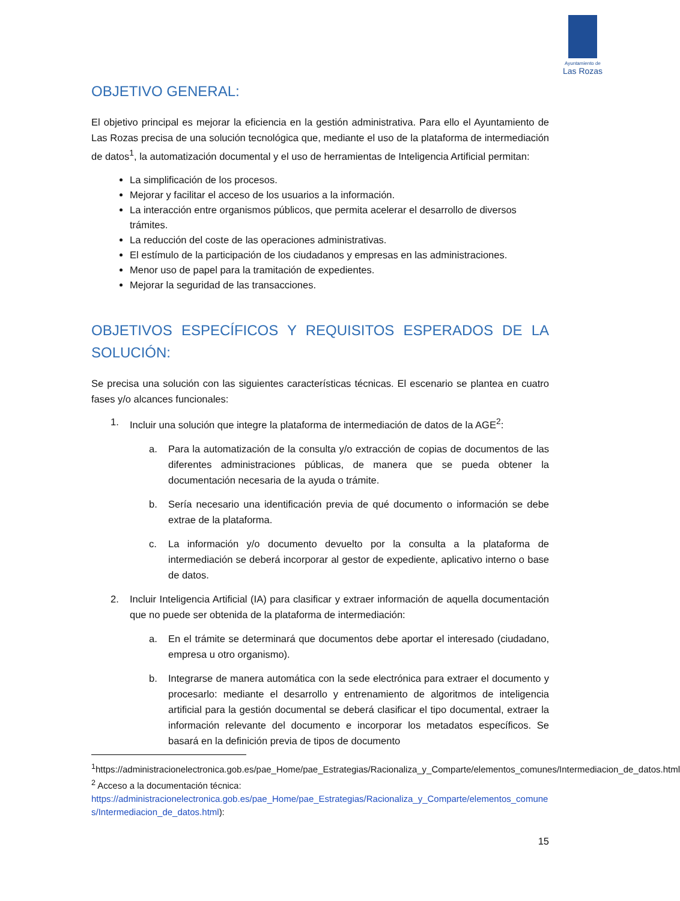Ayuntamiento de
Las Rozas
OBJETIVO GENERAL:
El objetivo principal es mejorar la eficiencia en la gestión administrativa. Para ello el Ayuntamiento de Las Rozas precisa de una solución tecnológica que, mediante el uso de la plataforma de intermediación de datos<sup>1</sup>, la automatización documental y el uso de herramientas de Inteligencia Artificial permitan:
La simplificación de los procesos.
Mejorar y facilitar el acceso de los usuarios a la información.
La interacción entre organismos públicos, que permita acelerar el desarrollo de diversos trámites.
La reducción del coste de las operaciones administrativas.
El estímulo de la participación de los ciudadanos y empresas en las administraciones.
Menor uso de papel para la tramitación de expedientes.
Mejorar la seguridad de las transacciones.
OBJETIVOS ESPECÍFICOS Y REQUISITOS ESPERADOS DE LA SOLUCIÓN:
Se precisa una solución con las siguientes características técnicas. El escenario se plantea en cuatro fases y/o alcances funcionales:
1. Incluir una solución que integre la plataforma de intermediación de datos de la AGE<sup>2</sup>:
a. Para la automatización de la consulta y/o extracción de copias de documentos de las diferentes administraciones públicas, de manera que se pueda obtener la documentación necesaria de la ayuda o trámite.
b. Sería necesario una identificación previa de qué documento o información se debe extrae de la plataforma.
c. La información y/o documento devuelto por la consulta a la plataforma de intermediación se deberá incorporar al gestor de expediente, aplicativo interno o base de datos.
2. Incluir Inteligencia Artificial (IA) para clasificar y extraer información de aquella documentación que no puede ser obtenida de la plataforma de intermediación:
a. En el trámite se determinará que documentos debe aportar el interesado (ciudadano, empresa u otro organismo).
b. Integrarse de manera automática con la sede electrónica para extraer el documento y procesarlo: mediante el desarrollo y entrenamiento de algoritmos de inteligencia artificial para la gestión documental se deberá clasificar el tipo documental, extraer la información relevante del documento e incorporar los metadatos específicos. Se basará en la definición previa de tipos de documento
<sup>1</sup> https://administracionelectronica.gob.es/pae_Home/pae_Estrategias/Racionaliza_y_Comparte/elementos_comunes/Intermediacion_de_datos.html
<sup>2</sup> Acceso a la documentación técnica:
https://administracionelectronica.gob.es/pae_Home/pae_Estrategias/Racionaliza_y_Comparte/elementos_comunes/Intermediacion_de_datos.html):
15